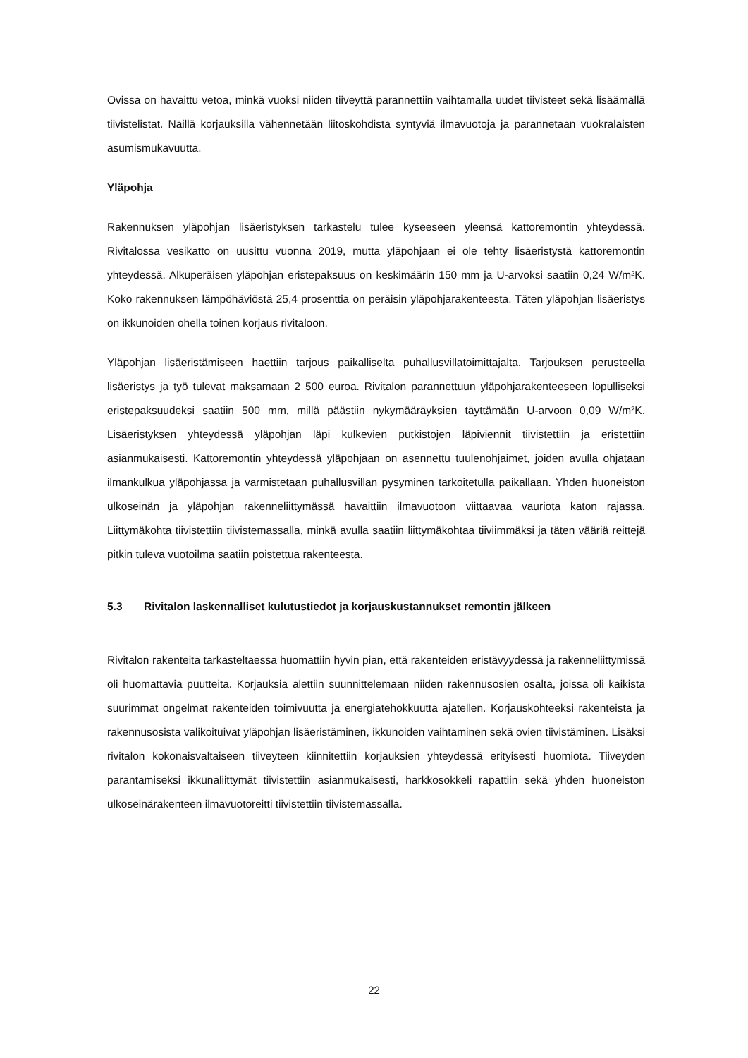Ovissa on havaittu vetoa, minkä vuoksi niiden tiiveyttä parannettiin vaihtamalla uudet tiivisteet sekä lisäämällä tiivistelistat. Näillä korjauksilla vähennetään liitoskohdista syntyviä ilmavuotoja ja parannetaan vuokralaisten asumismukavuutta.
Yläpohja
Rakennuksen yläpohjan lisäeristyksen tarkastelu tulee kyseeseen yleensä kattoremontin yhteydessä. Rivitalossa vesikatto on uusittu vuonna 2019, mutta yläpohjaan ei ole tehty lisäeristystä kattoremontin yhteydessä. Alkuperäisen yläpohjan eristepaksuus on keskimäärin 150 mm ja U-arvoksi saatiin 0,24 W/m²K. Koko rakennuksen lämpöhäviöstä 25,4 prosenttia on peräisin yläpohjarakenteesta. Täten yläpohjan lisäeristys on ikkunoiden ohella toinen korjaus rivitaloon.
Yläpohjan lisäeristämiseen haettiin tarjous paikalliselta puhallusvillatoimittajalta. Tarjouksen perusteella lisäeristys ja työ tulevat maksamaan 2 500 euroa. Rivitalon parannettuun yläpohjarakenteeseen lopulliseksi eristepaksuudeksi saatiin 500 mm, millä päästiin nykymääräyksien täyttämään U-arvoon 0,09 W/m²K. Lisäeristyksen yhteydessä yläpohjan läpi kulkevien putkistojen läpiviennit tiivistettiin ja eristettiin asianmukaisesti. Kattoremontin yhteydessä yläpohjaan on asennettu tuulenohjaimet, joiden avulla ohjataan ilmankulkua yläpohjassa ja varmistetaan puhallusvillan pysyminen tarkoitetulla paikallaan. Yhden huoneiston ulkoseinän ja yläpohjan rakenneliittymässä havaittiin ilmavuotoon viittaavaa vauriota katon rajassa. Liittymäkohta tiivistettiin tiivistemassalla, minkä avulla saatiin liittymäkohtaa tiiviimmäksi ja täten vääriä reittejä pitkin tuleva vuotoilma saatiin poistettua rakenteesta.
5.3 Rivitalon laskennalliset kulutustiedot ja korjauskustannukset remontin jälkeen
Rivitalon rakenteita tarkasteltaessa huomattiin hyvin pian, että rakenteiden eristävyydessä ja rakenneliittymissä oli huomattavia puutteita. Korjauksia alettiin suunnittelemaan niiden rakennusosien osalta, joissa oli kaikista suurimmat ongelmat rakenteiden toimivuutta ja energiatehokkuutta ajatellen. Korjauskohteeksi rakenteista ja rakennusosista valikoituivat yläpohjan lisäeristäminen, ikkunoiden vaihtaminen sekä ovien tiivistäminen. Lisäksi rivitalon kokonaisvaltaiseen tiiveyteen kiinnitettiin korjauksien yhteydessä erityisesti huomiota. Tiiveyden parantamiseksi ikkunaliittymät tiivistettiin asianmukaisesti, harkkosokkeli rapattiin sekä yhden huoneiston ulkoseinärakenteen ilmavuotoreitti tiivistettiin tiivistemassalla.
22